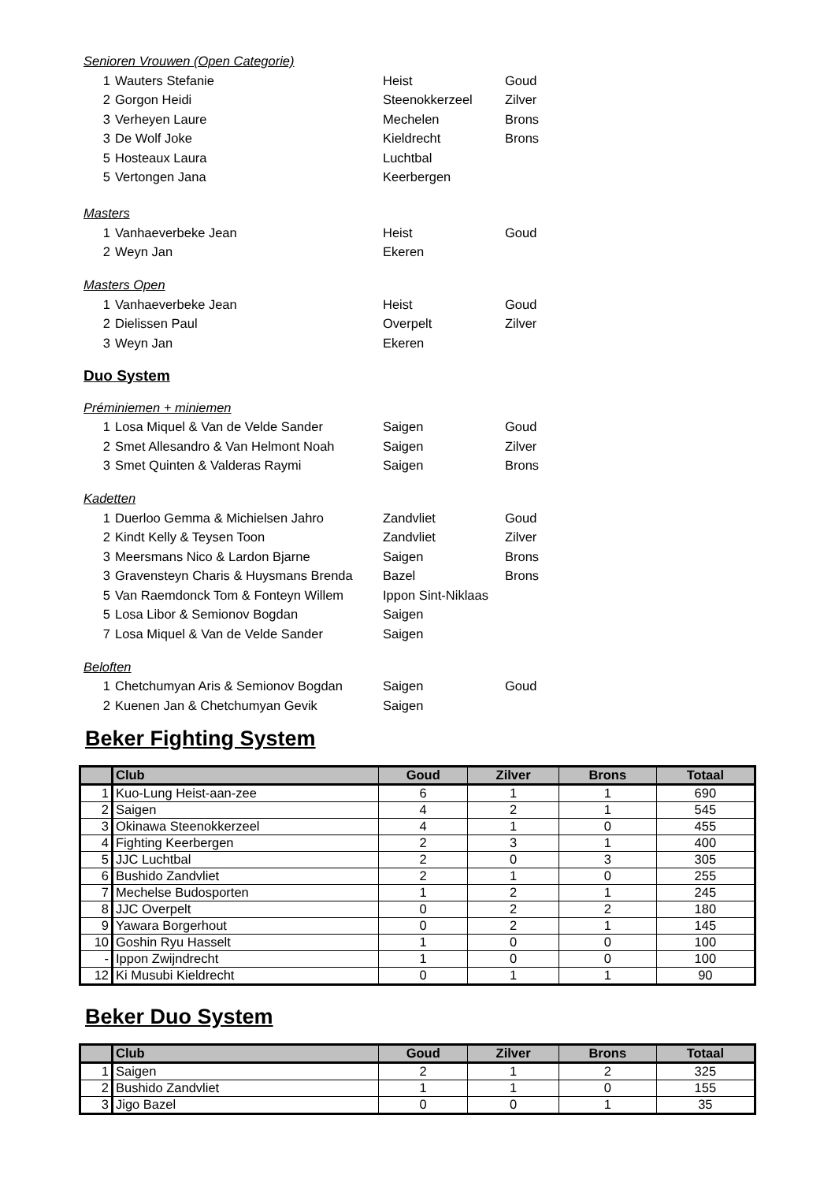Senioren Vrouwen (Open Categorie)
| 1 | Wauters Stefanie | Heist | Goud |
| 2 | Gorgon Heidi | Steenokkerzeel | Zilver |
| 3 | Verheyen Laure | Mechelen | Brons |
| 3 | De Wolf Joke | Kieldrecht | Brons |
| 5 | Hosteaux Laura | Luchtbal | |
| 5 | Vertongen Jana | Keerbergen | |
Masters
| 1 | Vanhaeverbeke Jean | Heist | Goud |
| 2 | Weyn Jan | Ekeren | |
Masters Open
| 1 | Vanhaeverbeke Jean | Heist | Goud |
| 2 | Dielissen Paul | Overpelt | Zilver |
| 3 | Weyn Jan | Ekeren | |
Duo System
Préminiemen + miniemen
| 1 | Losa Miquel & Van de Velde Sander | Saigen | Goud |
| 2 | Smet Allesandro & Van Helmont Noah | Saigen | Zilver |
| 3 | Smet Quinten & Valderas Raymi | Saigen | Brons |
Kadetten
| 1 | Duerloo Gemma & Michielsen Jahro | Zandvliet | Goud |
| 2 | Kindt Kelly & Teysen Toon | Zandvliet | Zilver |
| 3 | Meersmans Nico & Lardon Bjarne | Saigen | Brons |
| 3 | Gravensteyn Charis & Huysmans Brenda | Bazel | Brons |
| 5 | Van Raemdonck Tom & Fonteyn Willem | Ippon Sint-Niklaas | |
| 5 | Losa Libor & Semionov Bogdan | Saigen | |
| 7 | Losa Miquel & Van de Velde Sander | Saigen | |
Beloften
| 1 | Chetchumyan Aris & Semionov Bogdan | Saigen | Goud |
| 2 | Kuenen Jan & Chetchumyan Gevik | Saigen | |
Beker Fighting System
| | Club | Goud | Zilver | Brons | Totaal |
| --- | --- | --- | --- | --- | --- |
| 1 | Kuo-Lung Heist-aan-zee | 6 | 1 | 1 | 690 |
| 2 | Saigen | 4 | 2 | 1 | 545 |
| 3 | Okinawa Steenokkerzeel | 4 | 1 | 0 | 455 |
| 4 | Fighting Keerbergen | 2 | 3 | 1 | 400 |
| 5 | JJC Luchtbal | 2 | 0 | 3 | 305 |
| 6 | Bushido Zandvliet | 2 | 1 | 0 | 255 |
| 7 | Mechelse Budosporten | 1 | 2 | 1 | 245 |
| 8 | JJC Overpelt | 0 | 2 | 2 | 180 |
| 9 | Yawara Borgerhout | 0 | 2 | 1 | 145 |
| 10 | Goshin Ryu Hasselt | 1 | 0 | 0 | 100 |
| - | Ippon Zwijndrecht | 1 | 0 | 0 | 100 |
| 12 | Ki Musubi Kieldrecht | 0 | 1 | 1 | 90 |
Beker Duo System
| | Club | Goud | Zilver | Brons | Totaal |
| --- | --- | --- | --- | --- | --- |
| 1 | Saigen | 2 | 1 | 2 | 325 |
| 2 | Bushido Zandvliet | 1 | 1 | 0 | 155 |
| 3 | Jigo Bazel | 0 | 0 | 1 | 35 |